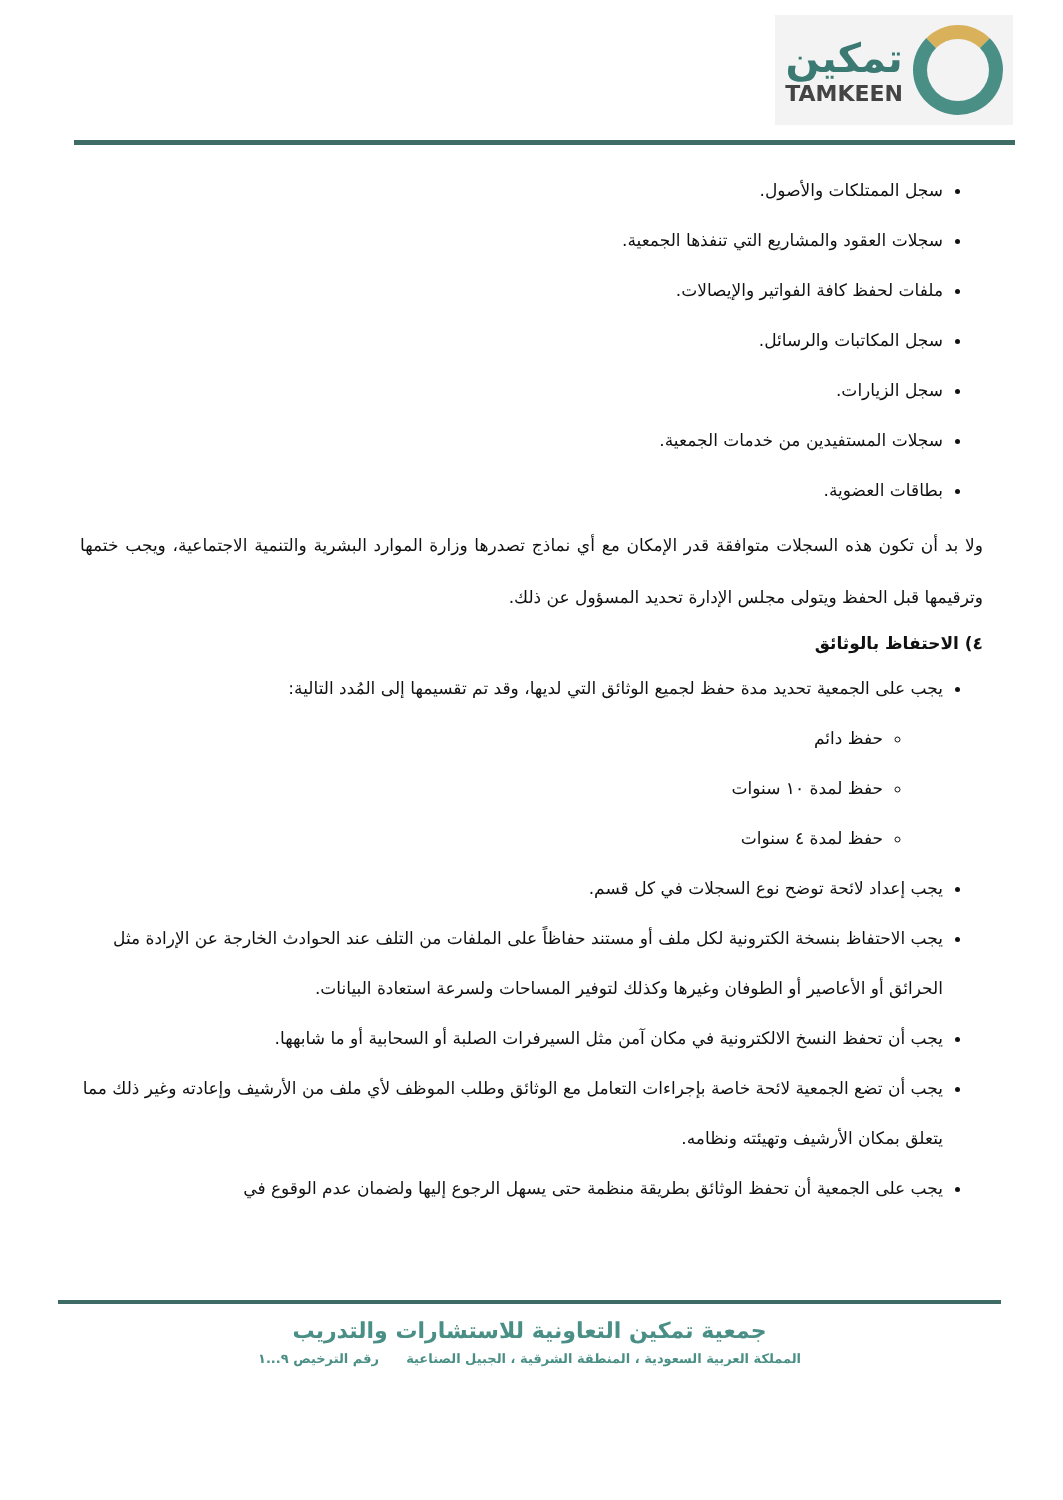تمكين
TAMKEEN
سجل الممتلكات والأصول.
سجلات العقود والمشاريع التي تنفذها الجمعية.
ملفات لحفظ كافة الفواتير والإيصالات.
سجل المكاتبات والرسائل.
سجل الزيارات.
سجلات المستفيدين من خدمات الجمعية.
بطاقات العضوية.
ولا بد أن تكون هذه السجلات متوافقة قدر الإمكان مع أي نماذج تصدرها وزارة الموارد البشرية والتنمية الاجتماعية، ويجب ختمها وترقيمها قبل الحفظ ويتولى مجلس الإدارة تحديد المسؤول عن ذلك.
٤) الاحتفاظ بالوثائق
يجب على الجمعية تحديد مدة حفظ لجميع الوثائق التي لديها، وقد تم تقسيمها إلى المُدد التالية:
حفظ دائم
حفظ لمدة ١٠ سنوات
حفظ لمدة ٤ سنوات
يجب إعداد لائحة توضح نوع السجلات في كل قسم.
يجب الاحتفاظ بنسخة الكترونية لكل ملف أو مستند حفاظاً على الملفات من التلف عند الحوادث الخارجة عن الإرادة مثل الحرائق أو الأعاصير أو الطوفان وغيرها وكذلك لتوفير المساحات ولسرعة استعادة البيانات.
يجب أن تحفظ النسخ الالكترونية في مكان آمن مثل السيرفرات الصلبة أو السحابية أو ما شابهها.
يجب أن تضع الجمعية لائحة خاصة بإجراءات التعامل مع الوثائق وطلب الموظف لأي ملف من الأرشيف وإعادته وغير ذلك مما يتعلق بمكان الأرشيف وتهيئته ونظامه.
يجب على الجمعية أن تحفظ الوثائق بطريقة منظمة حتى يسهل الرجوع إليها ولضمان عدم الوقوع في
جمعية تمكين التعاونية للاستشارات والتدريب
المملكة العربية السعودية ، المنطقة الشرقية ، الجبيل الصناعية رقم الترخيص ٩...١